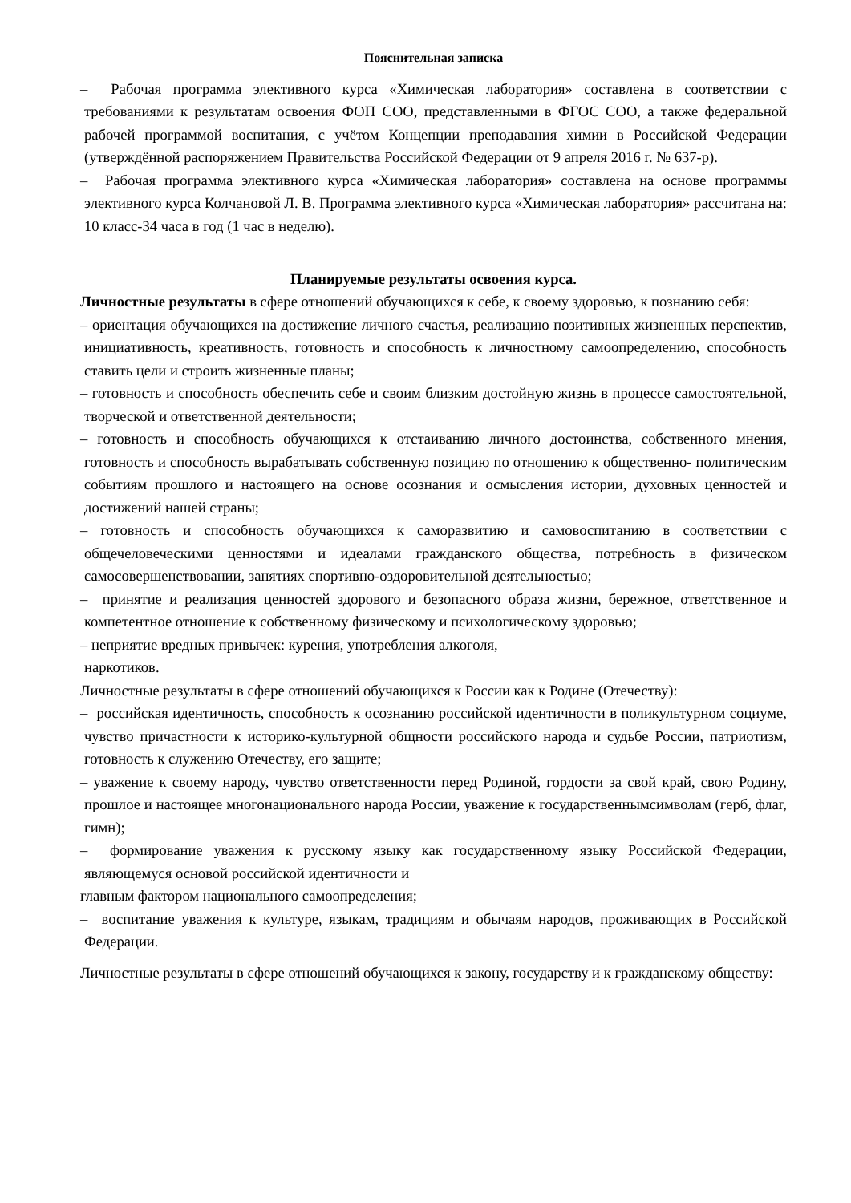Пояснительная записка
– Рабочая программа элективного курса «Химическая лаборатория» составлена в соответствии с требованиями к результатам освоения ФОП СОО, представленными в ФГОС СОО, а также федеральной рабочей программой воспитания, с учётом Концепции преподавания химии в Российской Федерации (утверждённой распоряжением Правительства Российской Федерации от 9 апреля 2016 г. № 637-р).
– Рабочая программа элективного курса «Химическая лаборатория» составлена на основе программы элективного курса Колчановой Л. В. Программа элективного курса «Химическая лаборатория» рассчитана на: 10 класс-34 часа в год (1 час в неделю).
Планируемые результаты освоения курса.
Личностные результаты в сфере отношений обучающихся к себе, к своему здоровью, к познанию себя:
– ориентация обучающихся на достижение личного счастья, реализацию позитивных жизненных перспектив, инициативность, креативность, готовность и способность к личностному самоопределению, способность ставить цели и строить жизненные планы;
– готовность и способность обеспечить себе и своим близким достойную жизнь в процессе самостоятельной, творческой и ответственной деятельности;
– готовность и способность обучающихся к отстаиванию личного достоинства, собственного мнения, готовность и способность вырабатывать собственную позицию по отношению к общественно- политическим событиям прошлого и настоящего на основе осознания и осмысления истории, духовных ценностей и достижений нашей страны;
– готовность и способность обучающихся к саморазвитию и самовоспитанию в соответствии с общечеловеческими ценностями и идеалами гражданского общества, потребность в физическом самосовершенствовании, занятиях спортивно-оздоровительной деятельностью;
– принятие и реализация ценностей здорового и безопасного образа жизни, бережное, ответственное и компетентное отношение к собственному физическому и психологическому здоровью;
– неприятие вредных привычек: курения, употребления алкоголя,
наркотиков.
Личностные результаты в сфере отношений обучающихся к России как к Родине (Отечеству):
– российская идентичность, способность к осознанию российской идентичности в поликультурном социуме, чувство причастности к историко-культурной общности российского народа и судьбе России, патриотизм, готовность к служению Отечеству, его защите;
– уважение к своему народу, чувство ответственности перед Родиной, гордости за свой край, свою Родину, прошлое и настоящее многонационального народа России, уважение к государственнымсимволам (герб, флаг, гимн);
– формирование уважения к русскому языку как государственному языку Российской Федерации, являющемуся основой российской идентичности и
главным фактором национального самоопределения;
– воспитание уважения к культуре, языкам, традициям и обычаям народов, проживающих в Российской Федерации.
Личностные результаты в сфере отношений обучающихся к закону, государству и к гражданскому обществу: